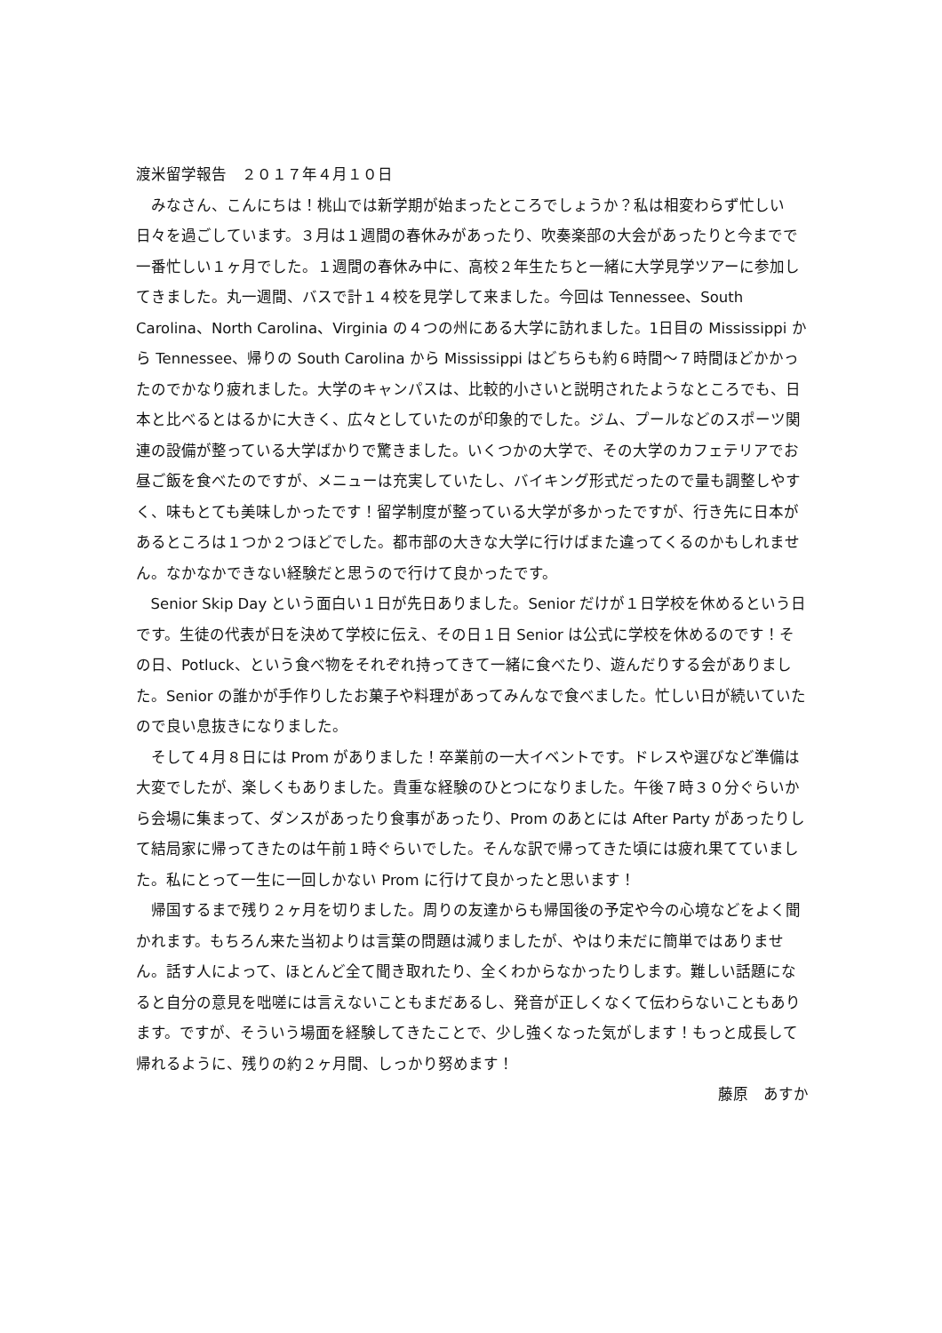渡米留学報告　２０１７年４月１０日
みなさん、こんにちは！桃山では新学期が始まったところでしょうか？私は相変わらず忙しい日々を過ごしています。３月は１週間の春休みがあったり、吹奏楽部の大会があったりと今までで一番忙しい１ヶ月でした。１週間の春休み中に、高校２年生たちと一緒に大学見学ツアーに参加してきました。丸一週間、バスで計１４校を見学して来ました。今回は Tennessee、South Carolina、North Carolina、Virginia の４つの州にある大学に訪れました。1日目の Mississippi から Tennessee、帰りの South Carolina から Mississippi はどちらも約６時間～７時間ほどかかったのでかなり疲れました。大学のキャンパスは、比較的小さいと説明されたようなところでも、日本と比べるとはるかに大きく、広々としていたのが印象的でした。ジム、プールなどのスポーツ関連の設備が整っている大学ばかりで驚きました。いくつかの大学で、その大学のカフェテリアでお昼ご飯を食べたのですが、メニューは充実していたし、バイキング形式だったので量も調整しやすく、味もとても美味しかったです！留学制度が整っている大学が多かったですが、行き先に日本があるところは１つか２つほどでした。都市部の大きな大学に行けばまた違ってくるのかもしれません。なかなかできない経験だと思うので行けて良かったです。
Senior Skip Day という面白い１日が先日ありました。Senior だけが１日学校を休めるという日です。生徒の代表が日を決めて学校に伝え、その日１日 Senior は公式に学校を休めるのです！その日、Potluck、という食べ物をそれぞれ持ってきて一緒に食べたり、遊んだりする会がありました。Senior の誰かが手作りしたお菓子や料理があってみんなで食べました。忙しい日が続いていたので良い息抜きになりました。
そして４月８日には Prom がありました！卒業前の一大イベントです。ドレスや選びなど準備は大変でしたが、楽しくもありました。貴重な経験のひとつになりました。午後７時３０分ぐらいから会場に集まって、ダンスがあったり食事があったり、Prom のあとには After Party があったりして結局家に帰ってきたのは午前１時ぐらいでした。そんな訳で帰ってきた頃には疲れ果てていました。私にとって一生に一回しかない Prom に行けて良かったと思います！
帰国するまで残り２ヶ月を切りました。周りの友達からも帰国後の予定や今の心境などをよく聞かれます。もちろん来た当初よりは言葉の問題は減りましたが、やはり未だに簡単ではありません。話す人によって、ほとんど全て聞き取れたり、全くわからなかったりします。難しい話題になると自分の意見を咄嗟には言えないこともまだあるし、発音が正しくなくて伝わらないこともあります。ですが、そういう場面を経験してきたことで、少し強くなった気がします！もっと成長して帰れるように、残りの約２ヶ月間、しっかり努めます！
藤原　あすか